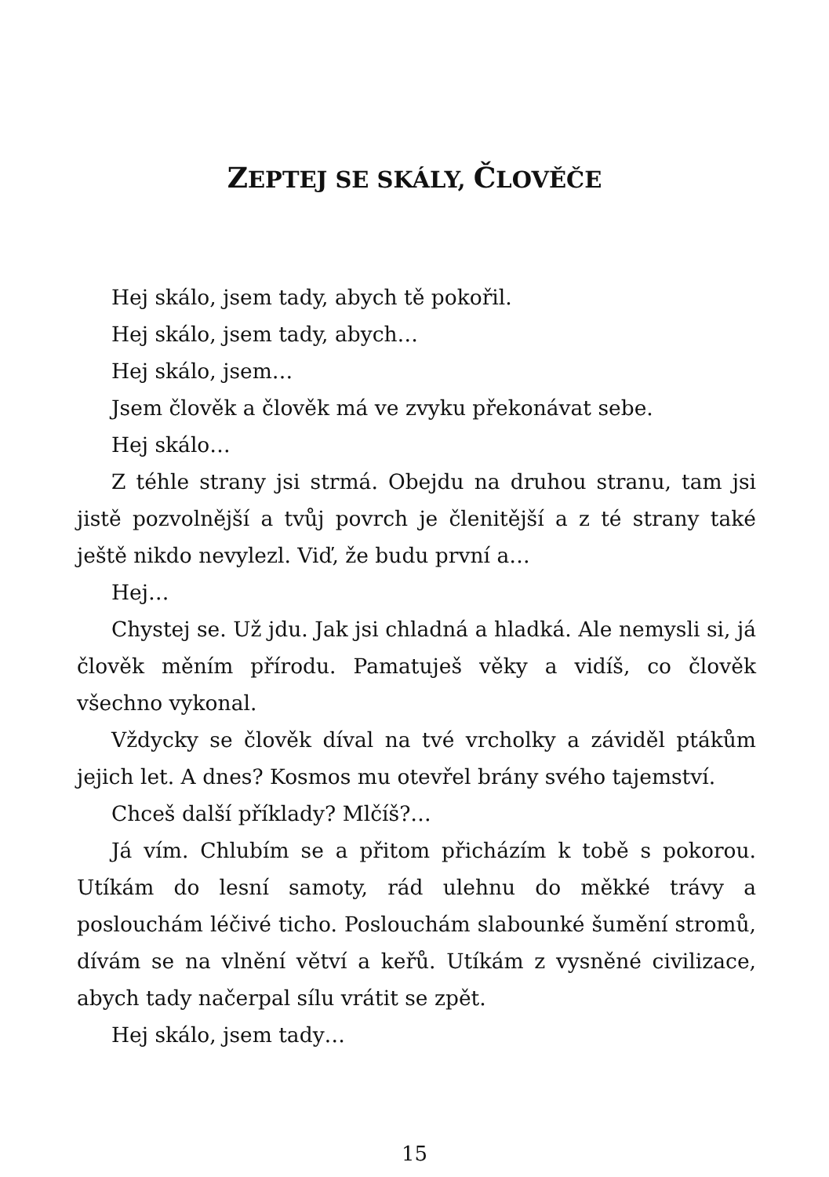ZEPTEJ SE SKÁLY, ČLOVĚČE
Hej skálo, jsem tady, abych tě pokořil.
Hej skálo, jsem tady, abych…
Hej skálo, jsem…
Jsem člověk a člověk má ve zvyku překonávat sebe.
Hej skálo…
Z téhle strany jsi strmá. Obejdu na druhou stranu, tam jsi jistě pozvolnější a tvůj povrch je členitější a z té strany také ještě nikdo nevylezl. Viď, že budu první a…
Hej…
Chystej se. Už jdu. Jak jsi chladná a hladká. Ale nemysli si, já člověk měním přírodu. Pamatuješ věky a vidíš, co člověk všechno vykonal.
Vždycky se člověk díval na tvé vrcholky a záviděl ptákům jejich let. A dnes? Kosmos mu otevřel brány svého tajemství.
Chceš další příklady? Mlčíš?…
Já vím. Chlubím se a přitom přicházím k tobě s pokorou. Utíkám do lesní samoty, rád ulehnu do měkké trávy a poslouchám léčivé ticho. Poslouchám slabounké šumění stromů, dívám se na vlnění větví a keřů. Utíkám z vysněné civilizace, abych tady načerpal sílu vrátit se zpět.
Hej skálo, jsem tady…
15